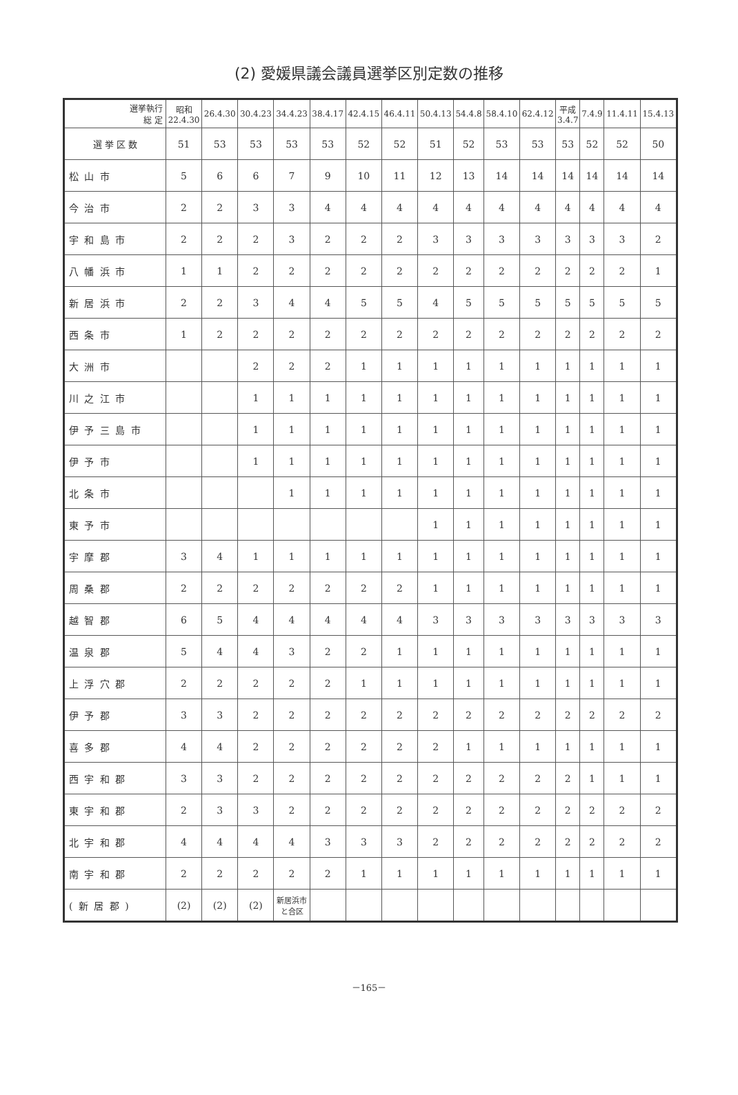(2) 愛媛県議会議員選挙区別定数の推移
| 選挙執行 総 定 | 昭和 22.4.30 | 26.4.30 | 30.4.23 | 34.4.23 | 38.4.17 | 42.4.15 | 46.4.11 | 50.4.13 | 54.4.8 | 58.4.10 | 62.4.12 | 平成 3.4.7 | 7.4.9 | 11.4.11 | 15.4.13 |
| --- | --- | --- | --- | --- | --- | --- | --- | --- | --- | --- | --- | --- | --- | --- | --- |
| 選 挙 区 数 | 51 | 53 | 53 | 53 | 53 | 52 | 52 | 51 | 52 | 53 | 53 | 53 | 52 | 52 | 50 |
| 松 山 市 | 5 | 6 | 6 | 7 | 9 | 10 | 11 | 12 | 13 | 14 | 14 | 14 | 14 | 14 | 14 |
| 今 治 市 | 2 | 2 | 3 | 3 | 4 | 4 | 4 | 4 | 4 | 4 | 4 | 4 | 4 | 4 | 4 |
| 宇 和 島 市 | 2 | 2 | 2 | 3 | 2 | 2 | 2 | 3 | 3 | 3 | 3 | 3 | 3 | 3 | 2 |
| 八 幡 浜 市 | 1 | 1 | 2 | 2 | 2 | 2 | 2 | 2 | 2 | 2 | 2 | 2 | 2 | 2 | 1 |
| 新 居 浜 市 | 2 | 2 | 3 | 4 | 4 | 5 | 5 | 4 | 5 | 5 | 5 | 5 | 5 | 5 | 5 |
| 西 条 市 | 1 | 2 | 2 | 2 | 2 | 2 | 2 | 2 | 2 | 2 | 2 | 2 | 2 | 2 | 2 |
| 大 洲 市 | | | 2 | 2 | 2 | 1 | 1 | 1 | 1 | 1 | 1 | 1 | 1 | 1 | 1 |
| 川 之 江 市 | | | 1 | 1 | 1 | 1 | 1 | 1 | 1 | 1 | 1 | 1 | 1 | 1 | 1 |
| 伊 予 三 島 市 | | | 1 | 1 | 1 | 1 | 1 | 1 | 1 | 1 | 1 | 1 | 1 | 1 | 1 |
| 伊 予 市 | | | 1 | 1 | 1 | 1 | 1 | 1 | 1 | 1 | 1 | 1 | 1 | 1 | 1 |
| 北 条 市 | | | | 1 | 1 | 1 | 1 | 1 | 1 | 1 | 1 | 1 | 1 | 1 | 1 |
| 東 予 市 | | | | | | | | 1 | 1 | 1 | 1 | 1 | 1 | 1 | 1 |
| 宇 摩 郡 | 3 | 4 | 1 | 1 | 1 | 1 | 1 | 1 | 1 | 1 | 1 | 1 | 1 | 1 | 1 |
| 周 桑 郡 | 2 | 2 | 2 | 2 | 2 | 2 | 2 | 1 | 1 | 1 | 1 | 1 | 1 | 1 | 1 |
| 越 智 郡 | 6 | 5 | 4 | 4 | 4 | 4 | 4 | 3 | 3 | 3 | 3 | 3 | 3 | 3 | 3 |
| 温 泉 郡 | 5 | 4 | 4 | 3 | 2 | 2 | 1 | 1 | 1 | 1 | 1 | 1 | 1 | 1 | 1 |
| 上 浮 穴 郡 | 2 | 2 | 2 | 2 | 2 | 1 | 1 | 1 | 1 | 1 | 1 | 1 | 1 | 1 | 1 |
| 伊 予 郡 | 3 | 3 | 2 | 2 | 2 | 2 | 2 | 2 | 2 | 2 | 2 | 2 | 2 | 2 | 2 |
| 喜 多 郡 | 4 | 4 | 2 | 2 | 2 | 2 | 2 | 2 | 1 | 1 | 1 | 1 | 1 | 1 | 1 |
| 西 宇 和 郡 | 3 | 3 | 2 | 2 | 2 | 2 | 2 | 2 | 2 | 2 | 2 | 2 | 1 | 1 | 1 |
| 東 宇 和 郡 | 2 | 3 | 3 | 2 | 2 | 2 | 2 | 2 | 2 | 2 | 2 | 2 | 2 | 2 | 2 |
| 北 宇 和 郡 | 4 | 4 | 4 | 4 | 3 | 3 | 3 | 2 | 2 | 2 | 2 | 2 | 2 | 2 | 2 |
| 南 宇 和 郡 | 2 | 2 | 2 | 2 | 2 | 1 | 1 | 1 | 1 | 1 | 1 | 1 | 1 | 1 | 1 |
| ( 新 居 郡 ) | (2) | (2) | (2) | 新居浜市 と合区 | | | | | | | | | | | |
－165－